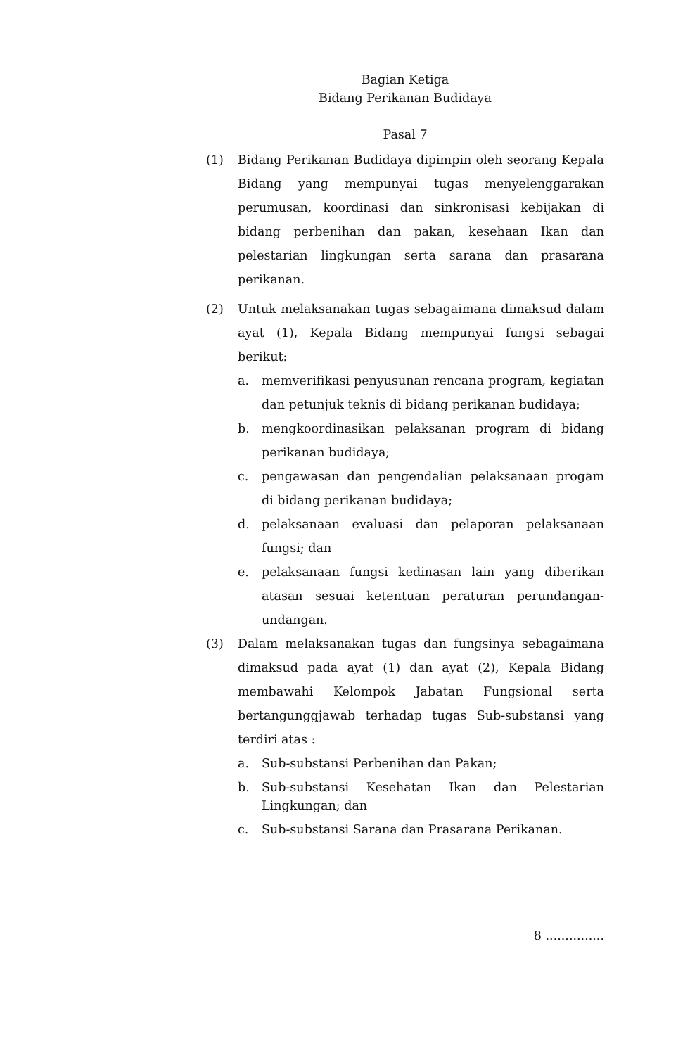Bagian Ketiga
Bidang Perikanan Budidaya
Pasal 7
(1) Bidang Perikanan Budidaya dipimpin oleh seorang Kepala Bidang yang mempunyai tugas menyelenggarakan perumusan, koordinasi dan sinkronisasi kebijakan di bidang perbenihan dan pakan, kesehaan Ikan dan pelestarian lingkungan serta sarana dan prasarana perikanan.
(2) Untuk melaksanakan tugas sebagaimana dimaksud dalam ayat (1), Kepala Bidang mempunyai fungsi sebagai berikut:
a. memverifikasi penyusunan rencana program, kegiatan dan petunjuk teknis di bidang perikanan budidaya;
b. mengkoordinasikan pelaksanan program di bidang perikanan budidaya;
c. pengawasan dan pengendalian pelaksanaan progam di bidang perikanan budidaya;
d. pelaksanaan evaluasi dan pelaporan pelaksanaan fungsi; dan
e. pelaksanaan fungsi kedinasan lain yang diberikan atasan sesuai ketentuan peraturan perundangan-undangan.
(3) Dalam melaksanakan tugas dan fungsinya sebagaimana dimaksud pada ayat (1) dan ayat (2), Kepala Bidang membawahi Kelompok Jabatan Fungsional serta bertangunggjawab terhadap tugas Sub-substansi yang terdiri atas :
a. Sub-substansi Perbenihan dan Pakan;
b. Sub-substansi Kesehatan Ikan dan Pelestarian Lingkungan; dan
c. Sub-substansi Sarana dan Prasarana Perikanan.
8 ...............